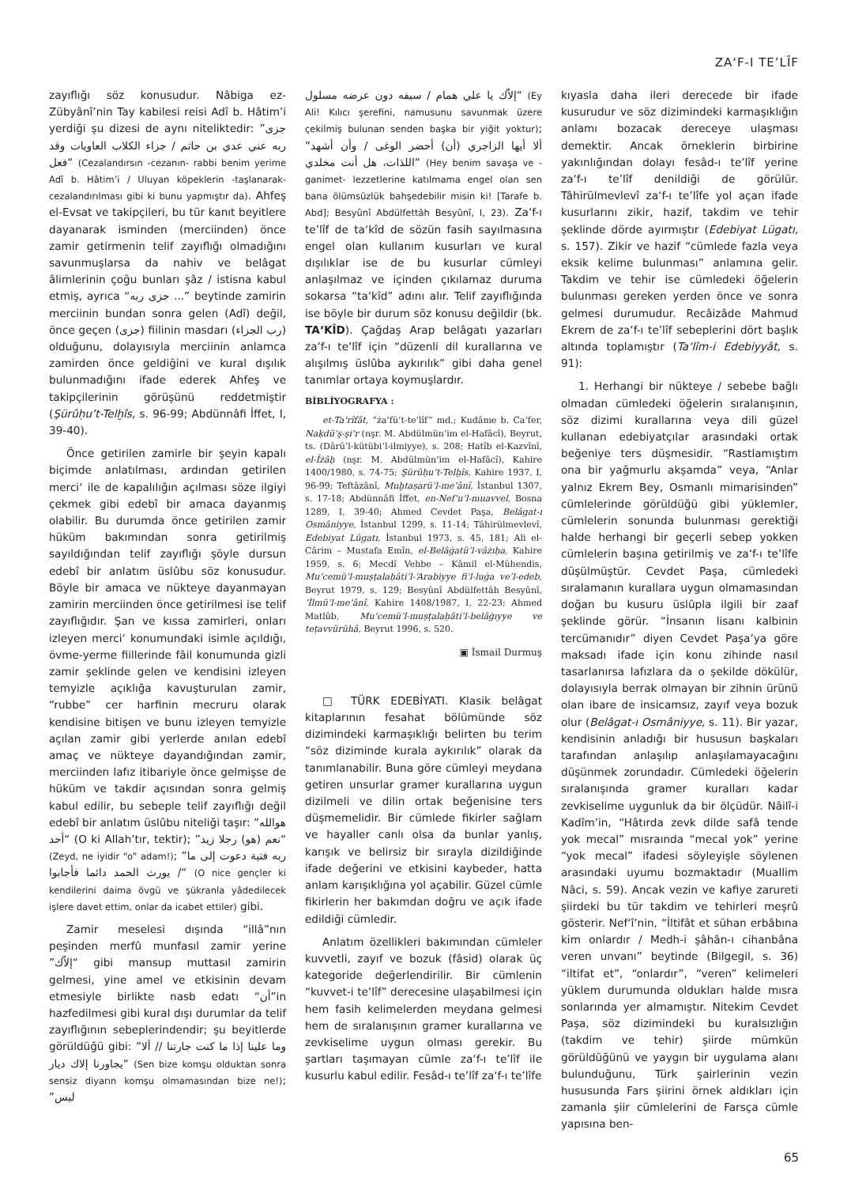ZA‘F-I TE’LÎF
zayıflığı söz konusudur. Nâbiga ez-Zübyânî’nin Tay kabilesi reisi Adî b. Hâtim’i yerdiği şu dizesi de aynı niteliktedir: ”جزى ربه عني عدي بن حاتم / جزاء الكلاب العاويات وقد فعل“ (Cezalandırsın -cezanın- rabbi benim yerime Adî b. Hâtim’i / Uluyan köpeklerin -taşlanarak- cezalandırılması gibi ki bunu yapmıştır da). Ahfeş el-Evsat ve takipçileri, bu tür kanıt beyitlere dayanarak isminden (merciinden) önce zamir getirmenin telif zayıflığı olmadığını savunmuşlarsa da nahiv ve belâgat âlimlerinin çoğu bunları şâz / istisna kabul etmiş, ayrıca “جزى ربه ...” beytinde zamirin merciinin bundan sonra gelen (Adî) değil, önce geçen (جزى) fiilinin masdarı (رب الجزاء) olduğunu, dolayısıyla merciinin anlamca zamirden önce geldiğini ve kural dışılık bulunmadığını ifade ederek Ahfeş ve takipçilerinin görüşünü reddetmiştir (Şürûḥu’t-Telḫîs, s. 96-99; Abdünnâfi İffet, I, 39-40).
Önce getirilen zamirle bir şeyin kapalı biçimde anlatılması, ardından getirilen merci‘ ile de kapalılığın açılması söze ilgiyi çekmek gibi edebî bir amaca dayanmış olabilir. Bu durumda önce getirilen zamir hüküm bakımından sonra getirilmiş sayıldığından telif zayıflığı şöyle dursun edebî bir anlatım üslûbu söz konusudur. Böyle bir amaca ve nükteye dayanmayan zamirin merciinden önce getirilmesi ise telif zayıflığıdır. Şan ve kıssa zamirleri, onları izleyen merci‘ konumundaki isimle açıldığı, övme-yerme fiillerinde fâil konumunda gizli zamir şeklinde gelen ve kendisini izleyen temyizle açıklığa kavuşturulan zamir, “rubbe” cer harfinin mecruru olarak kendisine bitişen ve bunu izleyen temyizle açılan zamir gibi yerlerde anılan edebî amaç ve nükteye dayandığından zamir, merciinden lafız itibariyle önce gelmişse de hüküm ve takdir açısından sonra gelmiş kabul edilir, bu sebeple telif zayıflığı değil edebî bir anlatım üslûbu niteliği taşır: ”هوالله أحد“ (O ki Allah’tır, tektir); ”نعم (هو) رجلا زيد“ (Zeyd, ne iyidir “o” adam!); ”ربه فتية دعوت إلى ما / يورث الحمد دائما فأجابوا“ (O nice gençler ki kendilerini daima övgü ve şükranla yâdedilecek işlere davet ettim, onlar da icabet ettiler) gibi.
Zamir meselesi dışında “illâ”nın peşinden merfû munfasıl zamir yerine ”إلاّك“ gibi mansup muttasıl zamirin gelmesi, yine amel ve etkisinin devam etmesiyle birlikte nasb edatı “أن”in hazfedilmesi gibi kural dışı durumlar da telif zayıflığının sebeplerindendir; şu beyitlerde görüldüğü gibi: ”وما علينا إذا ما كنت جارتنا // ألا يجاورنا إلاك ديار“ (Sen bize komşu olduktan sonra sensiz diyarın komşu olmamasından bize ne!); ”ليس
إلاّك يا علي همام / سيفه دون عرضه مسلول“ (Ey Ali! Kılıcı şerefini, namusunu savunmak üzere çekilmiş bulunan senden başka bir yiğit yoktur); ”ألا أيها الزاجري (أن) أحضر الوغى / وأن أشهد اللذات، هل أنت مخلدي“ (Hey benim savaşa ve -ganimet- lezzetlerine katılmama engel olan sen bana ölümsüzlük bahşedebilir misin ki! [Tarafe b. Abd]; Besyûnî Abdülfettâh Besyûnî, I, 23). Za‘f-ı te’lîf de ta‘kîd de sözün fasih sayılmasına engel olan kullanım kusurları ve kural dışılıklar ise de bu kusurlar cümleyi anlaşılmaz ve içinden çıkılamaz duruma sokarsa “ta‘kîd” adını alır. Telif zayıflığında ise böyle bir durum söz konusu değildir (bk. TA‘KÎD). Çağdaş Arap belâgatı yazarları za‘f-ı te’lîf için “düzenli dil kurallarına ve alışılmış üslûba aykırılık” gibi daha genel tanımlar ortaya koymuşlardır.
BİBLİYOGRAFYA :
et-Ta‘rîfât, “ża‘fü’t-te’lîf” md.; Kudâme b. Ca‘fer, Naḳdü’ş-şi‘r (nşr. M. Abdülmün‘im el-Hafâcî), Beyrut, ts. (Dârü’l-kütübi’l-ilmiyye), s. 208; Hatîb el-Kazvînî, el-Îżâḥ (nşr. M. Abdülmün‘im el-Hafâcî), Kahire 1400/1980, s. 74-75; Şürûḥu’t-Telḫîs, Kahire 1937, I, 96-99; Teftâzânî, Muḫtaṣarü’l-me‘ânî, İstanbul 1307, s. 17-18; Abdünnâfi İffet, en-Nef‘u’l-muavvel, Bosna 1289, I, 39-40; Ahmed Cevdet Paşa, Belâgat-ı Osmâniyye, İstanbul 1299, s. 11-14; Tâhirülmevlevî, Edebiyat Lügatı, İstanbul 1973, s. 45, 181; Ali el-Cârim – Mustafa Emîn, el-Belâġatü’l-vâżıḥa, Kahire 1959, s. 6; Mecdî Vehbe – Kâmil el-Mühendis, Mu‘cemü’l-muṣṭalaḥâti’l-‘Arabiyye fi’l-luġa ve’l-edeb, Beyrut 1979, s. 129; Besyûnî Abdülfettâh Besyûnî, ‘İlmü’l-me‘ânî, Kahire 1408/1987, I, 22-23; Ahmed Matlûb, Mu‘cemü’l-muṣṭalaḥâti’l-belâġıyye ve teṭavvürühâ, Beyrut 1996, s. 520.
▣ İsmail Durmuş
□ TÜRK EDEBİYATI. Klasik belâgat kitaplarının fesahat bölümünde söz dizimindeki karmaşıklığı belirten bu terim “söz diziminde kurala aykırılık” olarak da tanımlanabilir. Buna göre cümleyi meydana getiren unsurlar gramer kurallarına uygun dizilmeli ve dilin ortak beğenisine ters düşmemelidir. Bir cümlede fikirler sağlam ve hayaller canlı olsa da bunlar yanlış, karışık ve belirsiz bir sırayla dizildiğinde ifade değerini ve etkisini kaybeder, hatta anlam karışıklığına yol açabilir. Güzel cümle fikirlerin her bakımdan doğru ve açık ifade edildiği cümledir.
Anlatım özellikleri bakımından cümleler kuvvetli, zayıf ve bozuk (fâsid) olarak üç kategoride değerlendirilir. Bir cümlenin “kuvvet-i te’lîf” derecesine ulaşabilmesi için hem fasih kelimelerden meydana gelmesi hem de sıralanışının gramer kurallarına ve zevkiselime uygun olması gerekir. Bu şartları taşımayan cümle za‘f-ı te’lîf ile kusurlu kabul edilir. Fesâd-ı te’lîf za‘f-ı te’lîfe
kıyasla daha ileri derecede bir ifade kusurudur ve söz dizimindeki karmaşıklığın anlamı bozacak dereceye ulaşması demektir. Ancak örneklerin birbirine yakınlığından dolayı fesâd-ı te’lîf yerine za‘f-ı te’lîf denildiği de görülür. Tâhirülmevlevî za‘f-ı te’lîfe yol açan ifade kusurlarını zikir, hazif, takdim ve tehir şeklinde dörde ayırmıştır (Edebiyat Lügatı, s. 157). Zikir ve hazif “cümlede fazla veya eksik kelime bulunması” anlamına gelir. Takdim ve tehir ise cümledeki öğelerin bulunması gereken yerden önce ve sonra gelmesi durumudur. Recâizâde Mahmud Ekrem de za‘f-ı te’lîf sebeplerini dört başlık altında toplamıştır (Ta‘lîm-i Edebiyyât, s. 91):
1. Herhangi bir nükteye / sebebe bağlı olmadan cümledeki öğelerin sıralanışının, söz dizimi kurallarına veya dili güzel kullanan edebiyatçılar arasındaki ortak beğeniye ters düşmesidir. “Rastlamıştım ona bir yağmurlu akşamda” veya, “Anlar yalnız Ekrem Bey, Osmanlı mimarisinden” cümlelerinde görüldüğü gibi yüklemler, cümlelerin sonunda bulunması gerektiği halde herhangi bir geçerli sebep yokken cümlelerin başına getirilmiş ve za‘f-ı te’lîfe düşülmüştür. Cevdet Paşa, cümledeki sıralamanın kurallara uygun olmamasından doğan bu kusuru üslûpla ilgili bir zaaf şeklinde görür. “İnsanın lisanı kalbinin tercümanıdır” diyen Cevdet Paşa’ya göre maksadı ifade için konu zihinde nasıl tasarlanırsa lafızlara da o şekilde dökülür, dolayısıyla berrak olmayan bir zihnin ürünü olan ibare de insicamsız, zayıf veya bozuk olur (Belâgat-ı Osmâniyye, s. 11). Bir yazar, kendisinin anladığı bir hususun başkaları tarafından anlaşılıp anlaşılamayacağını düşünmek zorundadır. Cümledeki öğelerin sıralanışında gramer kuralları kadar zevkiselime uygunluk da bir ölçüdür. Nâilî-i Kadîm’in, “Hâtırda zevk dilde safâ tende yok mecal” mısraında “mecal yok” yerine “yok mecal” ifadesi söyleyişle söylenen arasındaki uyumu bozmaktadır (Muallim Nâci, s. 59). Ancak vezin ve kafiye zarureti şiirdeki bu tür takdim ve tehirleri meşrû gösterir. Nef‘î’nin, “İltifât et sühan erbâbına kim onlardır / Medh-i şâhân-ı cihanbâna veren unvanı” beytinde (Bilgegil, s. 36) “iltifat et”, “onlardır”, “veren” kelimeleri yüklem durumunda oldukları halde mısra sonlarında yer almamıştır. Nitekim Cevdet Paşa, söz dizimindeki bu kuralsızlığın (takdim ve tehir) şiirde mümkün görüldüğünü ve yaygın bir uygulama alanı bulunduğunu, Türk şairlerinin vezin hususunda Fars şiirini örnek aldıkları için zamanla şiir cümlelerini de Farsça cümle yapısına ben-
65